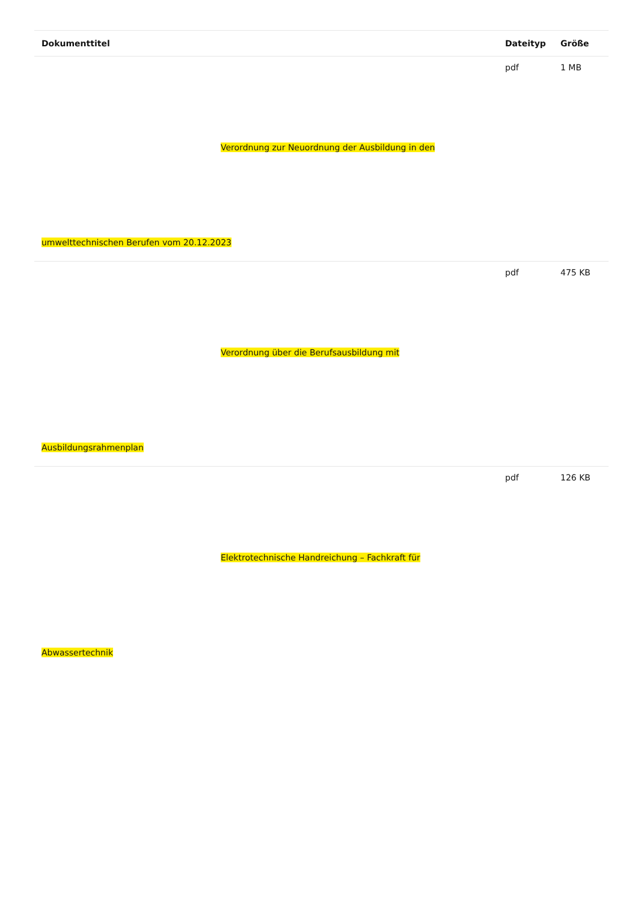| Dokumenttitel | Dateityp | Größe |
| --- | --- | --- |
| Verordnung zur Neuordnung der Ausbildung in den umwelttechnischen Berufen vom 20.12.2023 | pdf | 1 MB |
| Verordnung über die Berufsausbildung mit Ausbildungsrahmenplan | pdf | 475 KB |
| Elektrotechnische Handreichung – Fachkraft für Abwassertechnik | pdf | 126 KB |